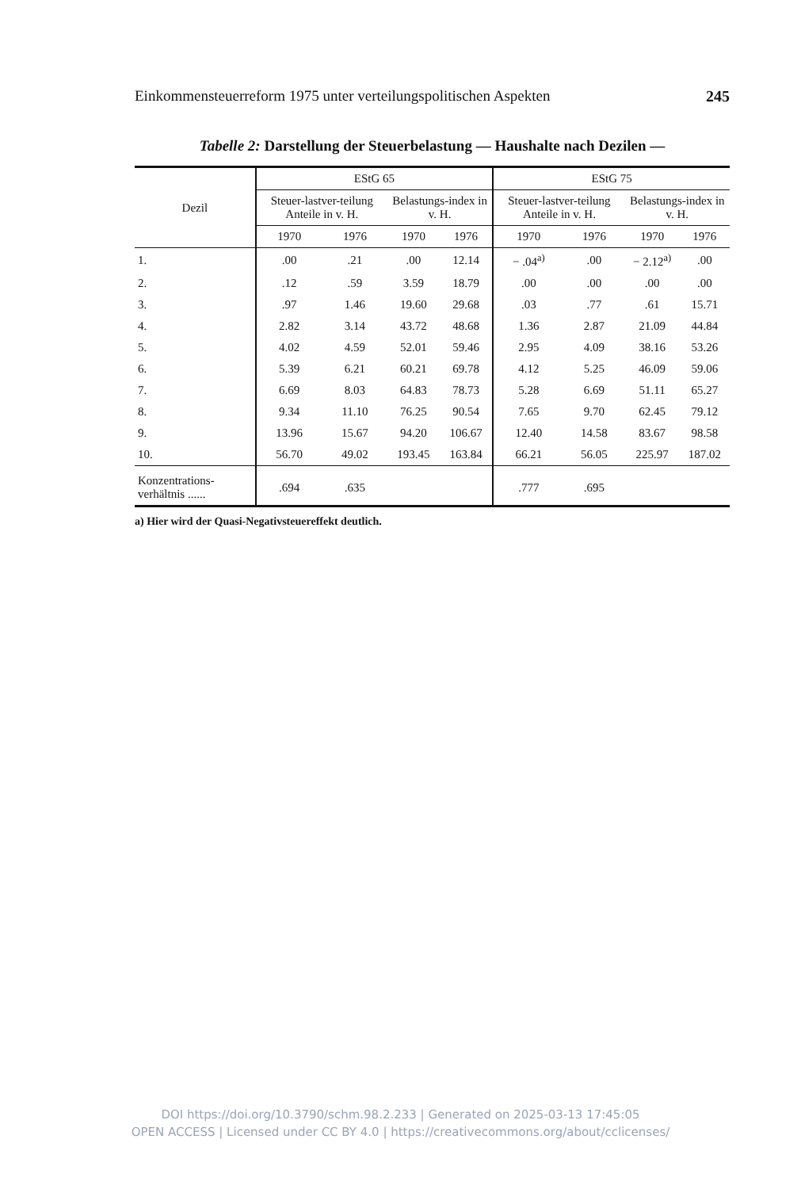Einkommensteuerreform 1975 unter verteilungspolitischen Aspekten 245
Tabelle 2: Darstellung der Steuerbelastung — Haushalte nach Dezilen —
| Dezil | EStG 65 | | | | EStG 75 | | | |
| --- | --- | --- | --- | --- | --- | --- | --- | --- |
| | Steuer-lastver-teilung Anteile in v. H. | | Belastungs-index in v. H. | | Steuer-lastver-teilung Anteile in v. H. | | Belastungs-index in v. H. | |
| | 1970 | 1976 | 1970 | 1976 | 1970 | 1976 | 1970 | 1976 |
| 1. | .00 | .21 | .00 | 12.14 | − .04<sup>a)</sup> | .00 | − 2.12<sup>a)</sup> | .00 |
| 2. | .12 | .59 | 3.59 | 18.79 | .00 | .00 | .00 | .00 |
| 3. | .97 | 1.46 | 19.60 | 29.68 | .03 | .77 | .61 | 15.71 |
| 4. | 2.82 | 3.14 | 43.72 | 48.68 | 1.36 | 2.87 | 21.09 | 44.84 |
| 5. | 4.02 | 4.59 | 52.01 | 59.46 | 2.95 | 4.09 | 38.16 | 53.26 |
| 6. | 5.39 | 6.21 | 60.21 | 69.78 | 4.12 | 5.25 | 46.09 | 59.06 |
| 7. | 6.69 | 8.03 | 64.83 | 78.73 | 5.28 | 6.69 | 51.11 | 65.27 |
| 8. | 9.34 | 11.10 | 76.25 | 90.54 | 7.65 | 9.70 | 62.45 | 79.12 |
| 9. | 13.96 | 15.67 | 94.20 | 106.67 | 12.40 | 14.58 | 83.67 | 98.58 |
| 10. | 56.70 | 49.02 | 193.45 | 163.84 | 66.21 | 56.05 | 225.97 | 187.02 |
| Konzentrations-verhältnis ...... | .694 | .635 | | | .777 | .695 | | |
a) Hier wird der Quasi-Negativsteuereffekt deutlich.
DOI https://doi.org/10.3790/schm.98.2.233 | Generated on 2025-03-13 17:45:05
OPEN ACCESS | Licensed under CC BY 4.0 | https://creativecommons.org/about/cclicenses/